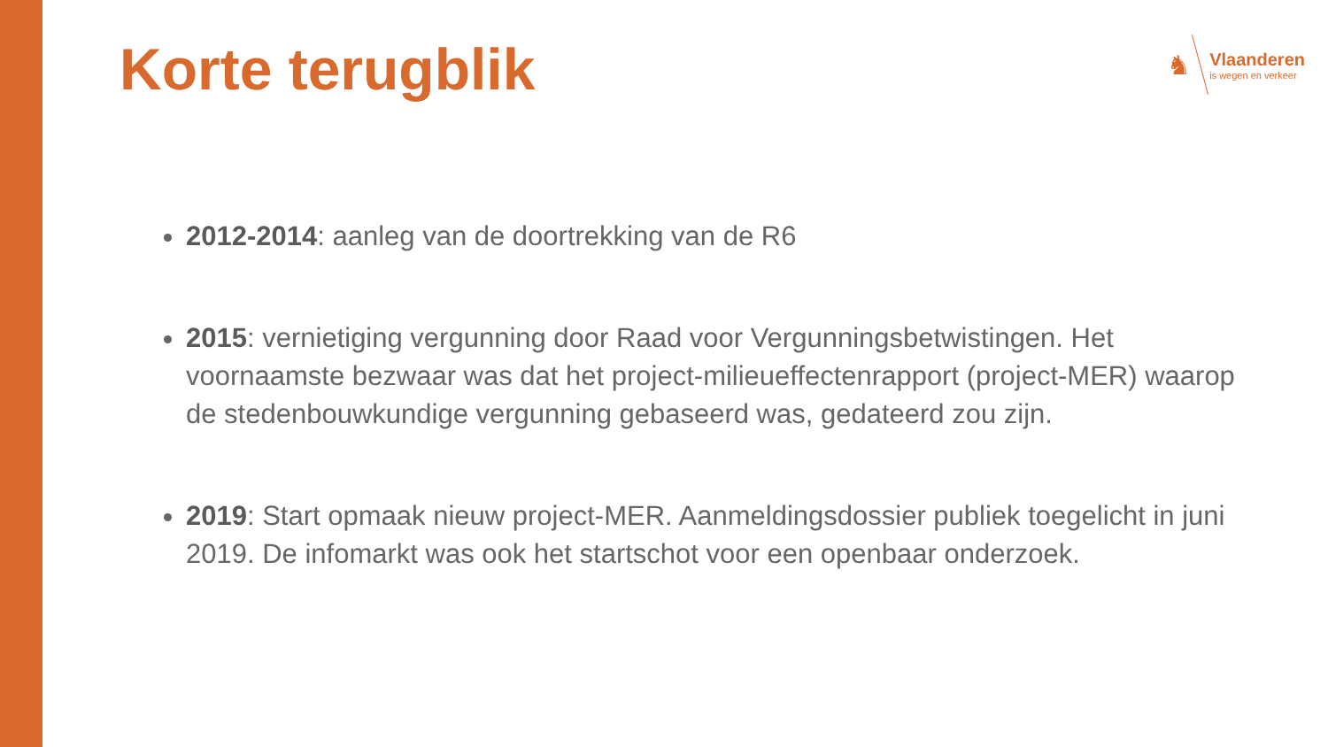Korte terugblik
♞
Vlaanderen
is wegen en verkeer
2012-2014: aanleg van de doortrekking van de R6
2015: vernietiging vergunning door Raad voor Vergunningsbetwistingen. Het voornaamste bezwaar was dat het project-milieueffectenrapport (project-MER) waarop de stedenbouwkundige vergunning gebaseerd was, gedateerd zou zijn.
2019: Start opmaak nieuw project-MER. Aanmeldingsdossier publiek toegelicht in juni 2019. De infomarkt was ook het startschot voor een openbaar onderzoek.